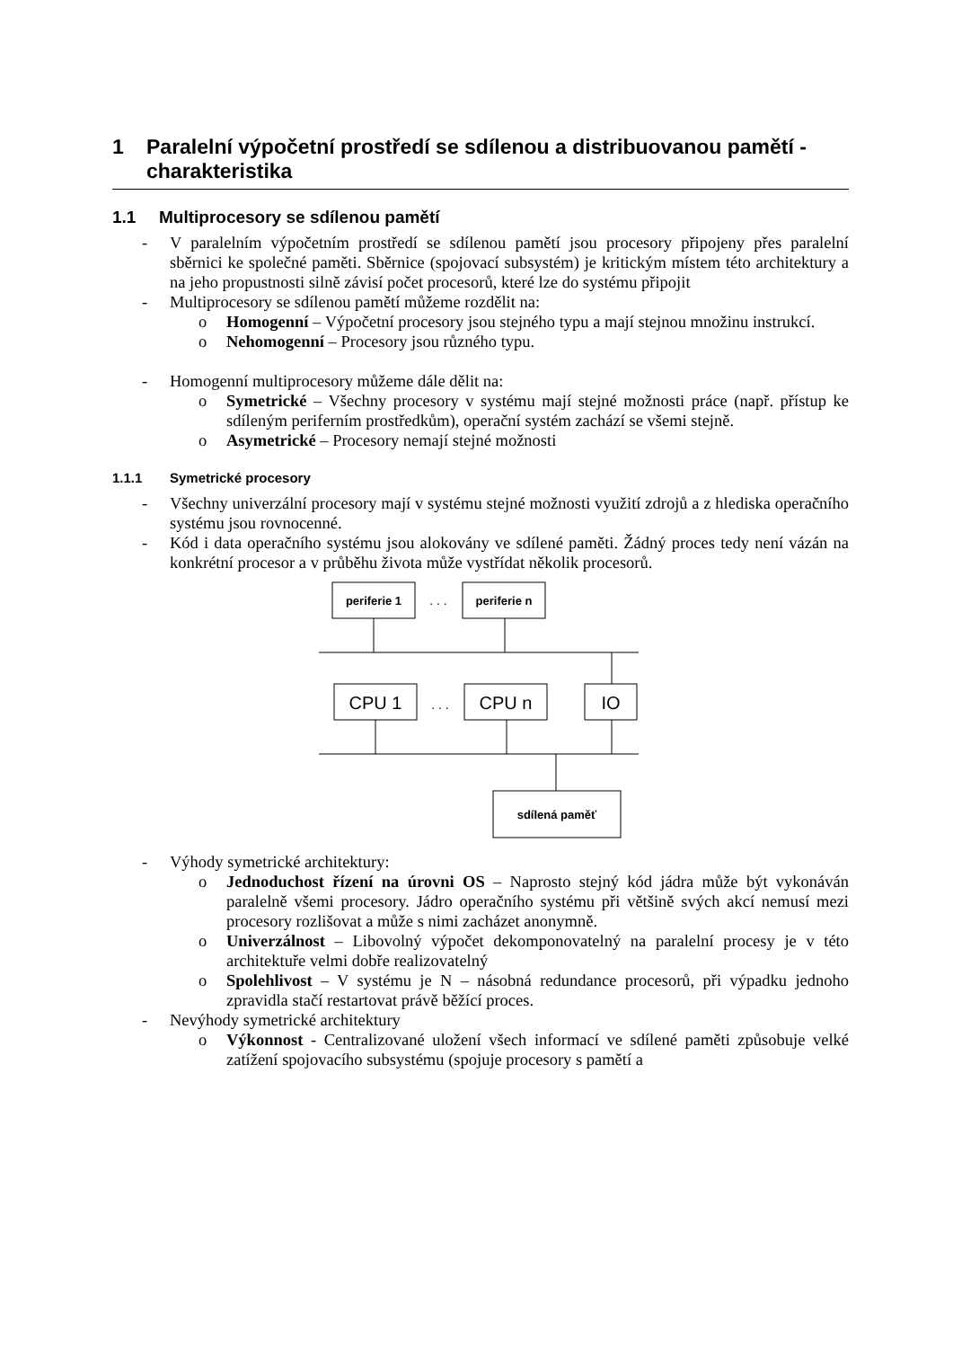1 Paralelní výpočetní prostředí se sdílenou a distribuovanou pamětí - charakteristika
1.1 Multiprocesory se sdílenou pamětí
- V paralelním výpočetním prostředí se sdílenou pamětí jsou procesory připojeny přes paralelní sběrnici ke společné paměti. Sběrnice (spojovací subsystém) je kritickým místem této architektury a na jeho propustnosti silně závisí počet procesorů, které lze do systému připojit
- Multiprocesory se sdílenou pamětí můžeme rozdělit na:
o Homogenní – Výpočetní procesory jsou stejného typu a mají stejnou množinu instrukcí.
o Nehomogenní – Procesory jsou různého typu.
- Homogenní multiprocesory můžeme dále dělit na:
o Symetrické – Všechny procesory v systému mají stejné možnosti práce (např. přístup ke sdíleným periferním prostředkům), operační systém zachází se všemi stejně.
o Asymetrické – Procesory nemají stejné možnosti
1.1.1 Symetrické procesory
- Všechny univerzální procesory mají v systému stejné možnosti využití zdrojů a z hlediska operačního systému jsou rovnocenné.
- Kód i data operačního systému jsou alokovány ve sdílené paměti. Žádný proces tedy není vázán na konkrétní procesor a v průběhu života může vystřídat několik procesorů.
periferie 1
. . .
periferie n
CPU 1
. . .
CPU n
IO
sdílená paměť
- Výhody symetrické architektury:
o Jednoduchost řízení na úrovni OS – Naprosto stejný kód jádra může být vykonáván paralelně všemi procesory. Jádro operačního systému při většině svých akcí nemusí mezi procesory rozlišovat a může s nimi zacházet anonymně.
o Univerzálnost – Libovolný výpočet dekomponovatelný na paralelní procesy je v této architektuře velmi dobře realizovatelný
o Spolehlivost – V systému je N – násobná redundance procesorů, při výpadku jednoho zpravidla stačí restartovat právě běžící proces.
- Nevýhody symetrické architektury
o Výkonnost - Centralizované uložení všech informací ve sdílené paměti způsobuje velké zatížení spojovacího subsystému (spojuje procesory s pamětí a